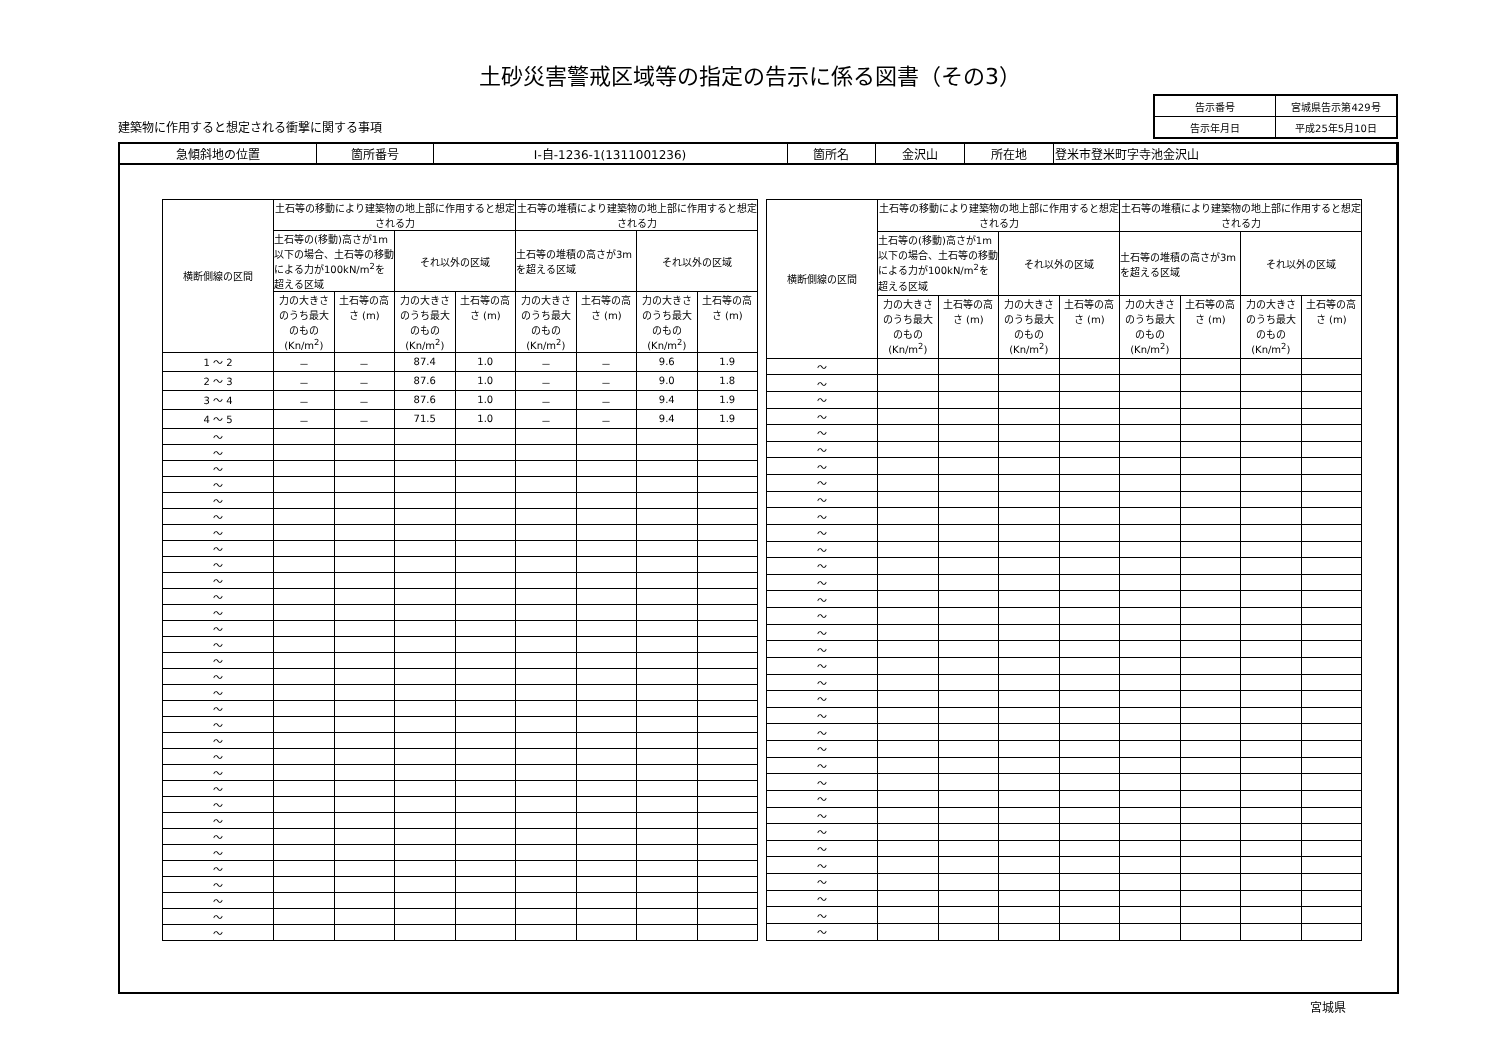土砂災害警戒区域等の指定の告示に係る図書（その3）
建築物に作用すると想定される衝撃に関する事項
| 告示番号 | 宮城県告示第429号 |
| 告示年月日 | 平成25年5月10日 |
| 急傾斜地の位置 | 箇所番号 | Ⅰ-自-1236-1(1311001236) | 箇所名 | 金沢山 | 所在地 | 登米市登米町字寺池金沢山 |
| 横断側線の区間 | 土石等の移動により建築物の地上部に作用すると想定される力 | | | | 土石等の堆積により建築物の地上部に作用すると想定される力 | | | |
| --- | --- | --- | --- | --- | --- | --- | --- | --- |
| | 土石等の(移動)高さが1m以下の場合、土石等の移動による力が100kN/m<sup>2</sup>を超える区域 | | それ以外の区域 | | 土石等の堆積の高さが3mを超える区域 | | それ以外の区域 | |
| | 力の大きさのうち最大のもの (Kn/m<sup>2</sup>) | 土石等の高さ (m) | 力の大きさのうち最大のもの (Kn/m<sup>2</sup>) | 土石等の高さ (m) | 力の大きさのうち最大のもの (Kn/m<sup>2</sup>) | 土石等の高さ (m) | 力の大きさのうち最大のもの (Kn/m<sup>2</sup>) | 土石等の高さ (m) |
| 1 ～ 2 | － | － | 87.4 | 1.0 | － | － | 9.6 | 1.9 |
| 2 ～ 3 | － | － | 87.6 | 1.0 | － | － | 9.0 | 1.8 |
| 3 ～ 4 | － | － | 87.6 | 1.0 | － | － | 9.4 | 1.9 |
| 4 ～ 5 | － | － | 71.5 | 1.0 | － | － | 9.4 | 1.9 |
| ～ | | | | | | | | |
| ～ | | | | | | | | |
| ～ | | | | | | | | |
| ～ | | | | | | | | |
| ～ | | | | | | | | |
| ～ | | | | | | | | |
| ～ | | | | | | | | |
| ～ | | | | | | | | |
| ～ | | | | | | | | |
| ～ | | | | | | | | |
| ～ | | | | | | | | |
| ～ | | | | | | | | |
| ～ | | | | | | | | |
| ～ | | | | | | | | |
| ～ | | | | | | | | |
| ～ | | | | | | | | |
| ～ | | | | | | | | |
| ～ | | | | | | | | |
| ～ | | | | | | | | |
| ～ | | | | | | | | |
| ～ | | | | | | | | |
| ～ | | | | | | | | |
| ～ | | | | | | | | |
| ～ | | | | | | | | |
| ～ | | | | | | | | |
| ～ | | | | | | | | |
| ～ | | | | | | | | |
| ～ | | | | | | | | |
| ～ | | | | | | | | |
| ～ | | | | | | | | |
| ～ | | | | | | | | |
| ～ | | | | | | | | |
| 横断側線の区間 | 土石等の移動により建築物の地上部に作用すると想定される力 | | | | 土石等の堆積により建築物の地上部に作用すると想定される力 | | | |
| --- | --- | --- | --- | --- | --- | --- | --- | --- |
| | 土石等の(移動)高さが1m以下の場合、土石等の移動による力が100kN/m<sup>2</sup>を超える区域 | | それ以外の区域 | | 土石等の堆積の高さが3mを超える区域 | | それ以外の区域 | |
| | 力の大きさのうち最大のもの (Kn/m<sup>2</sup>) | 土石等の高さ (m) | 力の大きさのうち最大のもの (Kn/m<sup>2</sup>) | 土石等の高さ (m) | 力の大きさのうち最大のもの (Kn/m<sup>2</sup>) | 土石等の高さ (m) | 力の大きさのうち最大のもの (Kn/m<sup>2</sup>) | 土石等の高さ (m) |
| ～ | | | | | | | | |
| ～ | | | | | | | | |
| ～ | | | | | | | | |
| ～ | | | | | | | | |
| ～ | | | | | | | | |
| ～ | | | | | | | | |
| ～ | | | | | | | | |
| ～ | | | | | | | | |
| ～ | | | | | | | | |
| ～ | | | | | | | | |
| ～ | | | | | | | | |
| ～ | | | | | | | | |
| ～ | | | | | | | | |
| ～ | | | | | | | | |
| ～ | | | | | | | | |
| ～ | | | | | | | | |
| ～ | | | | | | | | |
| ～ | | | | | | | | |
| ～ | | | | | | | | |
| ～ | | | | | | | | |
| ～ | | | | | | | | |
| ～ | | | | | | | | |
| ～ | | | | | | | | |
| ～ | | | | | | | | |
| ～ | | | | | | | | |
| ～ | | | | | | | | |
| ～ | | | | | | | | |
| ～ | | | | | | | | |
| ～ | | | | | | | | |
| ～ | | | | | | | | |
| ～ | | | | | | | | |
| ～ | | | | | | | | |
| ～ | | | | | | | | |
| ～ | | | | | | | | |
| ～ | | | | | | | | |
宮城県